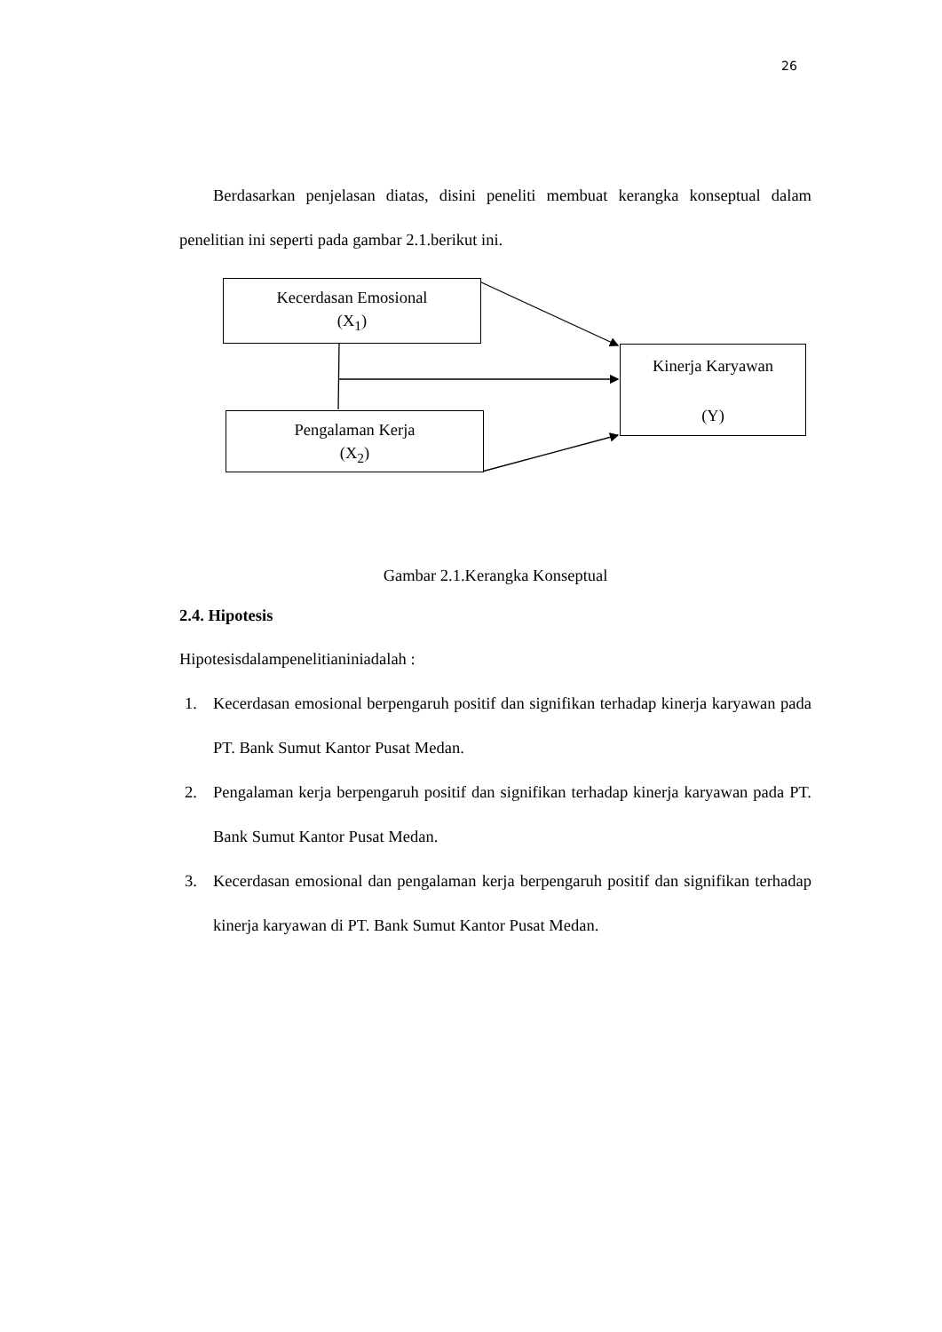26
Berdasarkan penjelasan diatas, disini peneliti membuat kerangka konseptual dalam penelitian ini seperti pada gambar 2.1.berikut ini.
Kecerdasan Emosional
(X<sub>1</sub>)
Kinerja Karyawan
(Y)
Pengalaman Kerja
(X<sub>2</sub>)
Gambar 2.1.Kerangka Konseptual
2.4. Hipotesis
Hipotesisdalampenelitianiniadalah :
1. Kecerdasan emosional berpengaruh positif dan signifikan terhadap kinerja karyawan pada PT. Bank Sumut Kantor Pusat Medan.
2. Pengalaman kerja berpengaruh positif dan signifikan terhadap kinerja karyawan pada PT. Bank Sumut Kantor Pusat Medan.
3. Kecerdasan emosional dan pengalaman kerja berpengaruh positif dan signifikan terhadap kinerja karyawan di PT. Bank Sumut Kantor Pusat Medan.